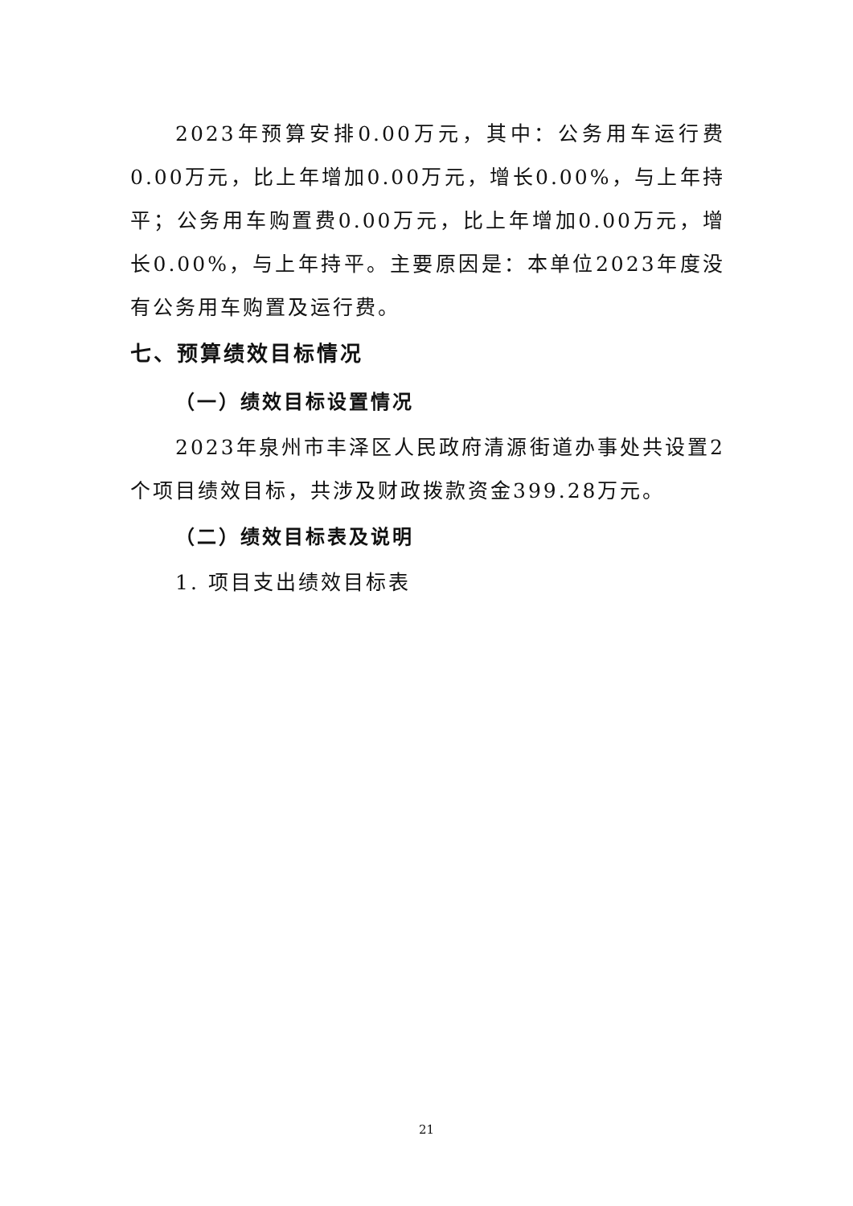2023年预算安排0.00万元，其中：公务用车运行费0.00万元，比上年增加0.00万元，增长0.00%，与上年持平；公务用车购置费0.00万元，比上年增加0.00万元，增长0.00%，与上年持平。主要原因是：本单位2023年度没有公务用车购置及运行费。
七、预算绩效目标情况
（一）绩效目标设置情况
2023年泉州市丰泽区人民政府清源街道办事处共设置2个项目绩效目标，共涉及财政拨款资金399.28万元。
（二）绩效目标表及说明
1. 项目支出绩效目标表
21